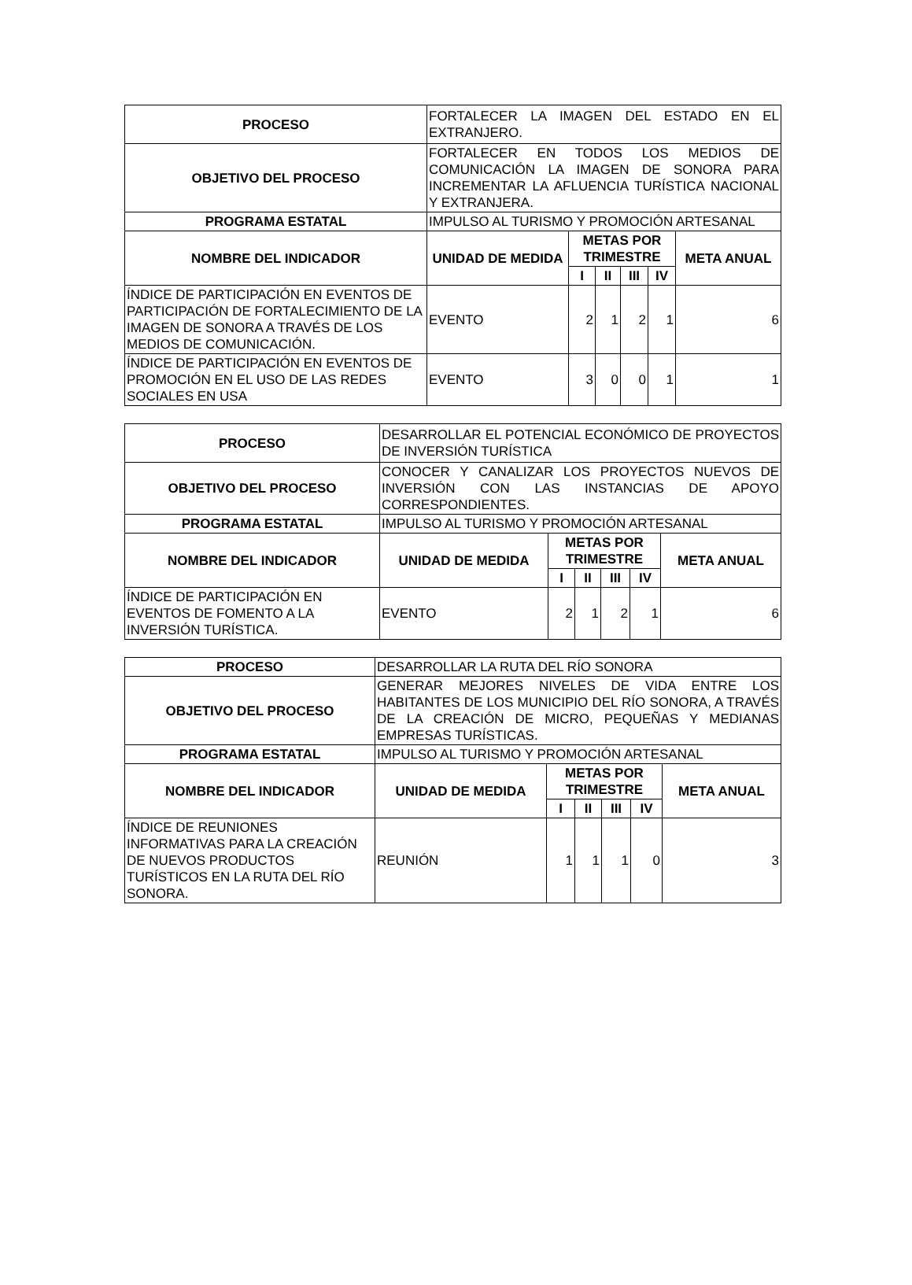| PROCESO | FORTALECER LA IMAGEN DEL ESTADO EN EL EXTRANJERO. | | | | | |
| OBJETIVO DEL PROCESO | FORTALECER EN TODOS LOS MEDIOS DE COMUNICACIÓN LA IMAGEN DE SONORA PARA INCREMENTAR LA AFLUENCIA TURÍSTICA NACIONAL Y EXTRANJERA. | | | | | |
| PROGRAMA ESTATAL | IMPULSO AL TURISMO Y PROMOCIÓN ARTESANAL | | | | | |
| NOMBRE DEL INDICADOR | UNIDAD DE MEDIDA | METAS POR TRIMESTRE | | | | META ANUAL |
| | | I | II | III | IV | |
| ÍNDICE DE PARTICIPACIÓN EN EVENTOS DE PARTICIPACIÓN DE FORTALECIMIENTO DE LA IMAGEN DE SONORA A TRAVÉS DE LOS MEDIOS DE COMUNICACIÓN. | EVENTO | 2 | 1 | 2 | 1 | 6 |
| ÍNDICE DE PARTICIPACIÓN EN EVENTOS DE PROMOCIÓN EN EL USO DE LAS REDES SOCIALES EN USA | EVENTO | 3 | 0 | 0 | 1 | 1 |
| PROCESO | DESARROLLAR EL POTENCIAL ECONÓMICO DE PROYECTOS DE INVERSIÓN TURÍSTICA | | | | | |
| OBJETIVO DEL PROCESO | CONOCER Y CANALIZAR LOS PROYECTOS NUEVOS DE INVERSIÓN CON LAS INSTANCIAS DE APOYO CORRESPONDIENTES. | | | | | |
| PROGRAMA ESTATAL | IMPULSO AL TURISMO Y PROMOCIÓN ARTESANAL | | | | | |
| NOMBRE DEL INDICADOR | UNIDAD DE MEDIDA | METAS POR TRIMESTRE | | | | META ANUAL |
| | | I | II | III | IV | |
| ÍNDICE DE PARTICIPACIÓN EN EVENTOS DE FOMENTO A LA INVERSIÓN TURÍSTICA. | EVENTO | 2 | 1 | 2 | 1 | 6 |
| PROCESO | DESARROLLAR LA RUTA DEL RÍO SONORA | | | | | |
| OBJETIVO DEL PROCESO | GENERAR MEJORES NIVELES DE VIDA ENTRE LOS HABITANTES DE LOS MUNICIPIO DEL RÍO SONORA, A TRAVÉS DE LA CREACIÓN DE MICRO, PEQUEÑAS Y MEDIANAS EMPRESAS TURÍSTICAS. | | | | | |
| PROGRAMA ESTATAL | IMPULSO AL TURISMO Y PROMOCIÓN ARTESANAL | | | | | |
| NOMBRE DEL INDICADOR | UNIDAD DE MEDIDA | METAS POR TRIMESTRE | | | | META ANUAL |
| | | I | II | III | IV | |
| ÍNDICE DE REUNIONES INFORMATIVAS PARA LA CREACIÓN DE NUEVOS PRODUCTOS TURÍSTICOS EN LA RUTA DEL RÍO SONORA. | REUNIÓN | 1 | 1 | 1 | 0 | 3 |